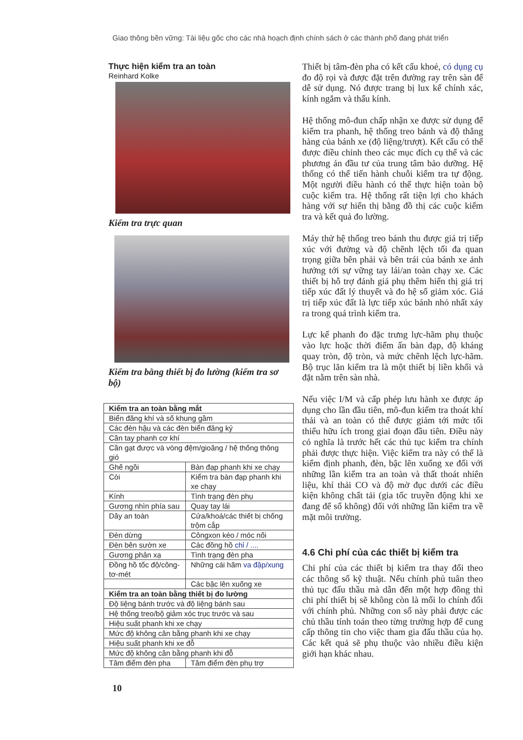Giao thông bền vững: Tài liệu gốc cho các nhà hoạch định chính sách ở các thành phố đang phát triển
Thực hiện kiểm tra an toàn
Reinhard Kolke
Kiểm tra trực quan
Kiểm tra bằng thiết bị đo lường (kiểm tra sơ bộ)
| Kiểm tra an toàn bằng mắt | | |
| Biển đăng khí và số khung gầm | | |
| Các đèn hậu và các đèn biển đăng ký | | |
| Cần tay phanh cơ khí | | |
| Cần gạt được và vòng đệm/gioăng / hệ thống thông gió | | |
| Ghế ngồi | Bàn đạp phanh khi xe chạy | |
| Còi | Kiểm tra bàn đạp phanh khi xe chạy | |
| Kính | Tình trạng đèn phụ | |
| Gương nhìn phía sau | Quay tay lái | |
| Dây an toàn | Cửa/khoá/các thiết bị chống trộm cắp | |
| Đèn dừng | Côngxon kéo / móc nối | |
| Đèn bên sườn xe | Các đồng hồ chỉ / .... | |
| Gương phản xạ | Tình trạng đèn pha | |
| Đồng hồ tốc độ/công-tơ-mét | Những cái hãm va đập/xung | |
| | Các bậc lên xuống xe | |
| Kiểm tra an toàn bằng thiết bị đo lường | | |
| Độ liệng bánh trước và độ liệng bánh sau | | |
| Hệ thống treo/bộ giảm xóc trục trước và sau | | |
| Hiệu suất phanh khi xe chạy | | |
| Mức độ không cân bằng phanh khi xe chạy | | |
| Hiệu suất phanh khi xe đỗ | | |
| Mức độ không cân bằng phanh khi đỗ | | |
| Tâm điểm đèn pha | | Tâm điểm đèn phụ trợ |
10
Thiết bị tâm-đèn pha có kết cấu khoẻ, có dụng cụ đo độ rọi và được đặt trên đường ray trên sàn để dễ sử dụng. Nó được trang bị lux kế chính xác, kính ngắm và thấu kính.
Hệ thống mô-đun chấp nhận xe được sử dụng để kiểm tra phanh, hệ thống treo bánh và độ thẳng hàng của bánh xe (độ liệng/trượt). Kết cấu có thể được điều chỉnh theo các mục đích cụ thể và các phương án đầu tư của trung tâm bảo dưỡng. Hệ thống có thể tiến hành chuỗi kiểm tra tự động. Một người điều hành có thể thực hiện toàn bộ cuộc kiểm tra. Hệ thống rất tiện lợi cho khách hàng với sự hiển thị bằng đồ thị các cuộc kiểm tra và kết quả đo lường.
Máy thử hệ thống treo bánh thu được giá trị tiếp xúc với đường và độ chênh lệch tối đa quan trọng giữa bên phải và bên trái của bánh xe ảnh hưởng tới sự vững tay lái/an toàn chạy xe. Các thiết bị hỗ trợ đánh giá phụ thêm hiển thị giá trị tiếp xúc đất lý thuyết và đo hệ số giảm xóc. Giá trị tiếp xúc đất là lực tiếp xúc bánh nhỏ nhất xảy ra trong quá trình kiểm tra.
Lực kế phanh đo đặc trưng lực-hãm phụ thuộc vào lực hoặc thời điểm ấn bàn đạp, độ kháng quay tròn, độ tròn, và mức chênh lệch lực-hãm. Bộ trục lăn kiểm tra là một thiết bị liền khối và đặt nằm trên sàn nhà.
Nếu việc I/M và cấp phép lưu hành xe được áp dụng cho lần đầu tiên, mô-đun kiểm tra thoát khí thải và an toàn có thể được giảm tới mức tối thiểu hữu ích trong giai đoạn đầu tiên. Điều này có nghĩa là trước hết các thủ tục kiểm tra chính phải được thực hiện. Việc kiểm tra này có thể là kiểm định phanh, đèn, bậc lên xuống xe đối với những lần kiểm tra an toàn và thất thoát nhiên liệu, khí thải CO và độ mờ đục dưới các điều kiện không chất tải (gia tốc truyền động khi xe đang để số không) đối với những lần kiểm tra về mặt môi trường.
4.6 Chi phí của các thiết bị kiểm tra
Chi phí của các thiết bị kiểm tra thay đổi theo các thông số kỹ thuật. Nếu chính phủ tuân theo thủ tục đấu thầu mà dẫn đến một hợp đồng thì chi phí thiết bị sẽ không còn là mối lo chính đối với chính phủ. Những con số này phải được các chủ thầu tính toán theo từng trường hợp để cung cấp thông tin cho việc tham gia đấu thầu của họ. Các kết quả sẽ phụ thuộc vào nhiều điều kiện giới hạn khác nhau.